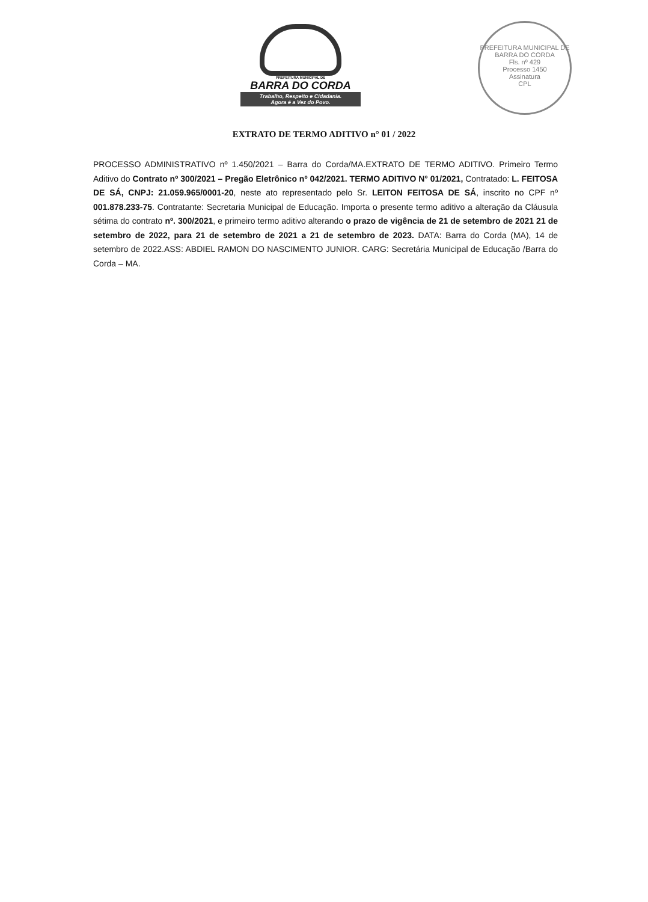PREFEITURA MUNICIPAL DE
BARRA DO CORDA
Trabalho, Respeito e Cidadania.
Agora é a Vez do Povo.
PREFEITURA MUNICIPAL DE BARRA DO CORDA
Fls. nº 429
Processo 1450
Assinatura
CPL
EXTRATO DE TERMO ADITIVO n° 01 / 2022
PROCESSO ADMINISTRATIVO nº 1.450/2021 – Barra do Corda/MA.EXTRATO DE TERMO ADITIVO. Primeiro Termo Aditivo do Contrato nº 300/2021 – Pregão Eletrônico nº 042/2021. TERMO ADITIVO N° 01/2021, Contratado: L. FEITOSA DE SÁ, CNPJ: 21.059.965/0001-20, neste ato representado pelo Sr. LEITON FEITOSA DE SÁ, inscrito no CPF nº 001.878.233-75. Contratante: Secretaria Municipal de Educação. Importa o presente termo aditivo a alteração da Cláusula sétima do contrato nº. 300/2021, e primeiro termo aditivo alterando o prazo de vigência de 21 de setembro de 2021 21 de setembro de 2022, para 21 de setembro de 2021 a 21 de setembro de 2023. DATA: Barra do Corda (MA), 14 de setembro de 2022.ASS: ABDIEL RAMON DO NASCIMENTO JUNIOR. CARG: Secretária Municipal de Educação /Barra do Corda – MA.